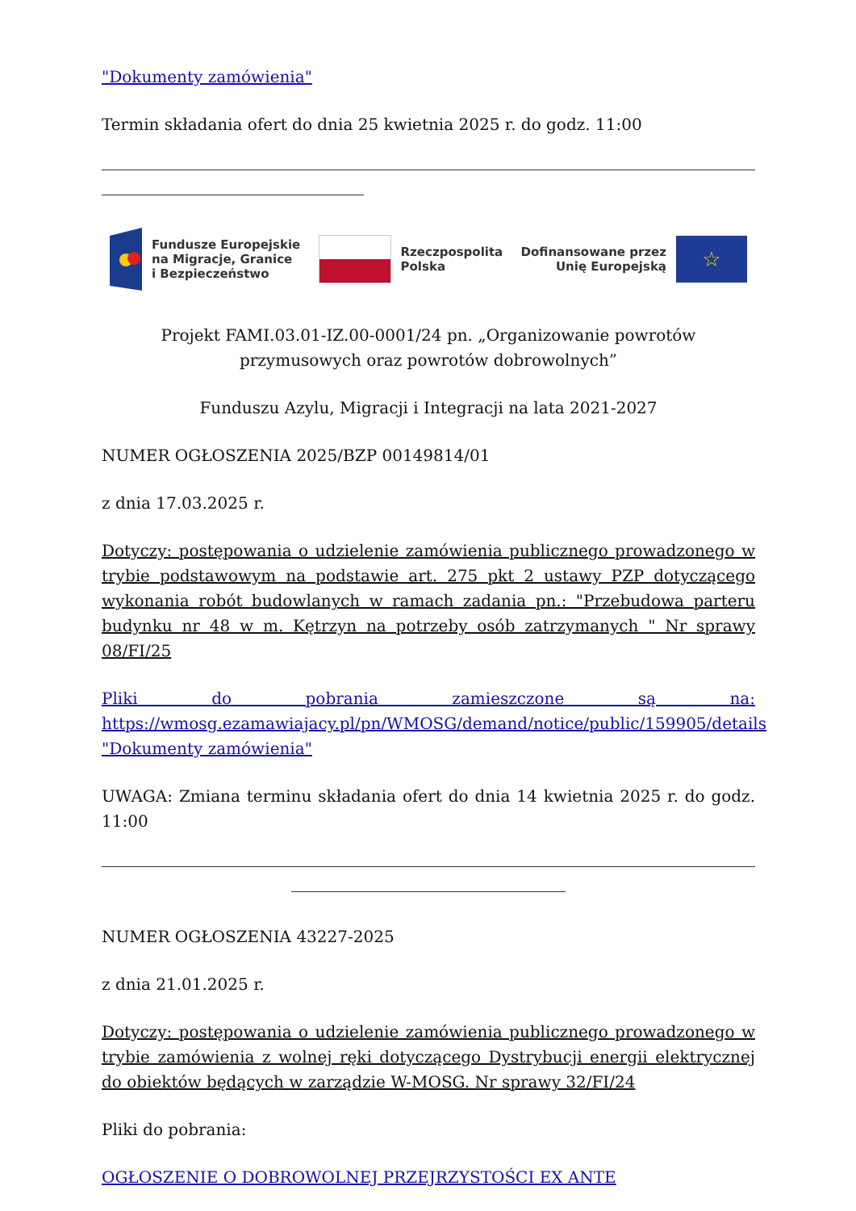"Dokumenty zamówienia"
Termin składania ofert do dnia 25 kwietnia 2025 r. do godz. 11:00
Fundusze Europejskie
na Migracje, Granice
i Bezpieczeństwo
Rzeczpospolita
Polska
Dofinansowane przez
Unię Europejską
☆
Projekt FAMI.03.01-IZ.00-0001/24 pn. „Organizowanie powrotów przymusowych oraz powrotów dobrowolnych”
Funduszu Azylu, Migracji i Integracji na lata 2021-2027
NUMER OGŁOSZENIA 2025/BZP 00149814/01
z dnia 17.03.2025 r.
Dotyczy: postępowania o udzielenie zamówienia publicznego prowadzonego w trybie podstawowym na podstawie art. 275 pkt 2 ustawy PZP dotyczącego wykonania robót budowlanych w ramach zadania pn.: "Przebudowa parteru budynku nr 48 w m. Kętrzyn na potrzeby osób zatrzymanych " Nr sprawy 08/FI/25
Pliki do pobrania zamieszczone są na: https://wmosg.ezamawiajacy.pl/pn/WMOSG/demand/notice/public/159905/details "Dokumenty zamówienia"
UWAGA: Zmiana terminu składania ofert do dnia 14 kwietnia 2025 r. do godz. 11:00
NUMER OGŁOSZENIA 43227-2025
z dnia 21.01.2025 r.
Dotyczy: postępowania o udzielenie zamówienia publicznego prowadzonego w trybie zamówienia z wolnej ręki dotyczącego Dystrybucji energii elektrycznej do obiektów będących w zarządzie W-MOSG. Nr sprawy 32/FI/24
Pliki do pobrania:
OGŁOSZENIE O DOBROWOLNEJ PRZEJRZYSTOŚCI EX ANTE